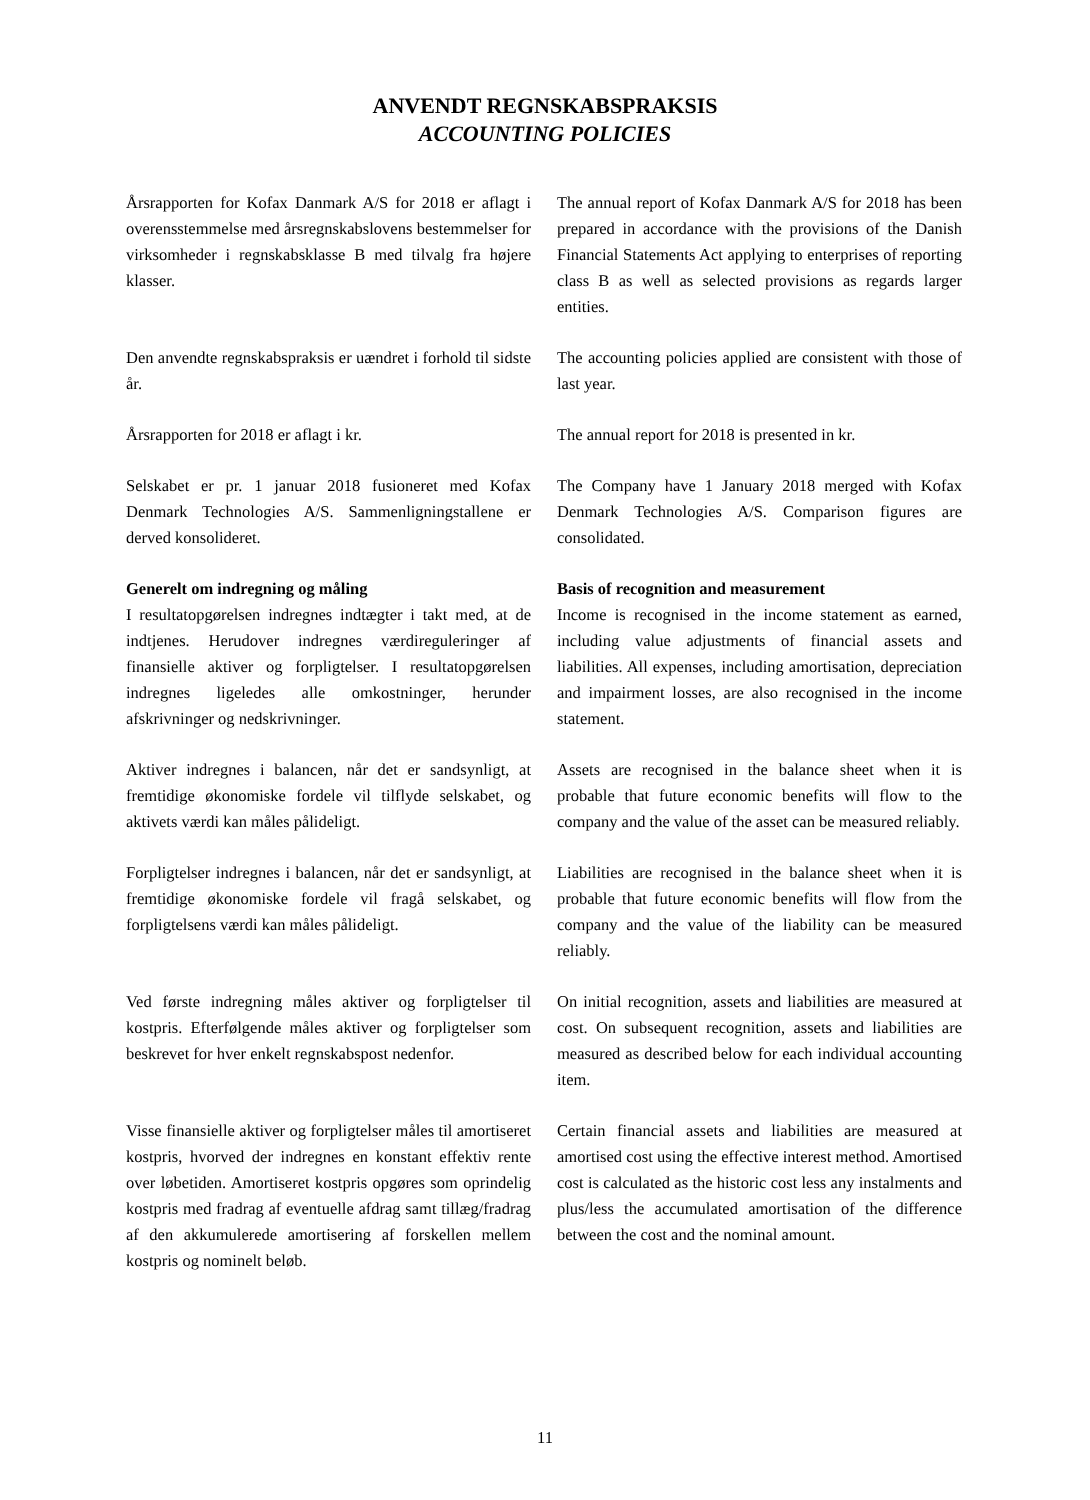ANVENDT REGNSKABSPRAKSIS
ACCOUNTING POLICIES
Årsrapporten for Kofax Danmark A/S for 2018 er aflagt i overensstemmelse med årsregnskabslovens bestemmelser for virksomheder i regnskabsklasse B med tilvalg fra højere klasser.
The annual report of Kofax Danmark A/S for 2018 has been prepared in accordance with the provisions of the Danish Financial Statements Act applying to enterprises of reporting class B as well as selected provisions as regards larger entities.
Den anvendte regnskabspraksis er uændret i forhold til sidste år.
The accounting policies applied are consistent with those of last year.
Årsrapporten for 2018 er aflagt i kr. The annual report for 2018 is presented in kr.
Selskabet er pr. 1 januar 2018 fusioneret med Kofax Denmark Technologies A/S. Sammenligningstallene er derved konsolideret.
The Company have 1 January 2018 merged with Kofax Denmark Technologies A/S. Comparison figures are consolidated.
Generelt om indregning og måling
I resultatopgørelsen indregnes indtægter i takt med, at de indtjenes. Herudover indregnes værdireguleringer af finansielle aktiver og forpligtelser. I resultatopgørelsen indregnes ligeledes alle omkostninger, herunder afskrivninger og nedskrivninger.
Basis of recognition and measurement
Income is recognised in the income statement as earned, including value adjustments of financial assets and liabilities. All expenses, including amortisation, depreciation and impairment losses, are also recognised in the income statement.
Aktiver indregnes i balancen, når det er sandsynligt, at fremtidige økonomiske fordele vil tilflyde selskabet, og aktivets værdi kan måles pålideligt.
Assets are recognised in the balance sheet when it is probable that future economic benefits will flow to the company and the value of the asset can be measured reliably.
Forpligtelser indregnes i balancen, når det er sandsynligt, at fremtidige økonomiske fordele vil fragå selskabet, og forpligtelsens værdi kan måles pålideligt.
Liabilities are recognised in the balance sheet when it is probable that future economic benefits will flow from the company and the value of the liability can be measured reliably.
Ved første indregning måles aktiver og forpligtelser til kostpris. Efterfølgende måles aktiver og forpligtelser som beskrevet for hver enkelt regnskabspost nedenfor.
On initial recognition, assets and liabilities are measured at cost. On subsequent recognition, assets and liabilities are measured as described below for each individual accounting item.
Visse finansielle aktiver og forpligtelser måles til amortiseret kostpris, hvorved der indregnes en konstant effektiv rente over løbetiden. Amortiseret kostpris opgøres som oprindelig kostpris med fradrag af eventuelle afdrag samt tillæg/fradrag af den akkumulerede amortisering af forskellen mellem kostpris og nominelt beløb.
Certain financial assets and liabilities are measured at amortised cost using the effective interest method. Amortised cost is calculated as the historic cost less any instalments and plus/less the accumulated amortisation of the difference between the cost and the nominal amount.
11